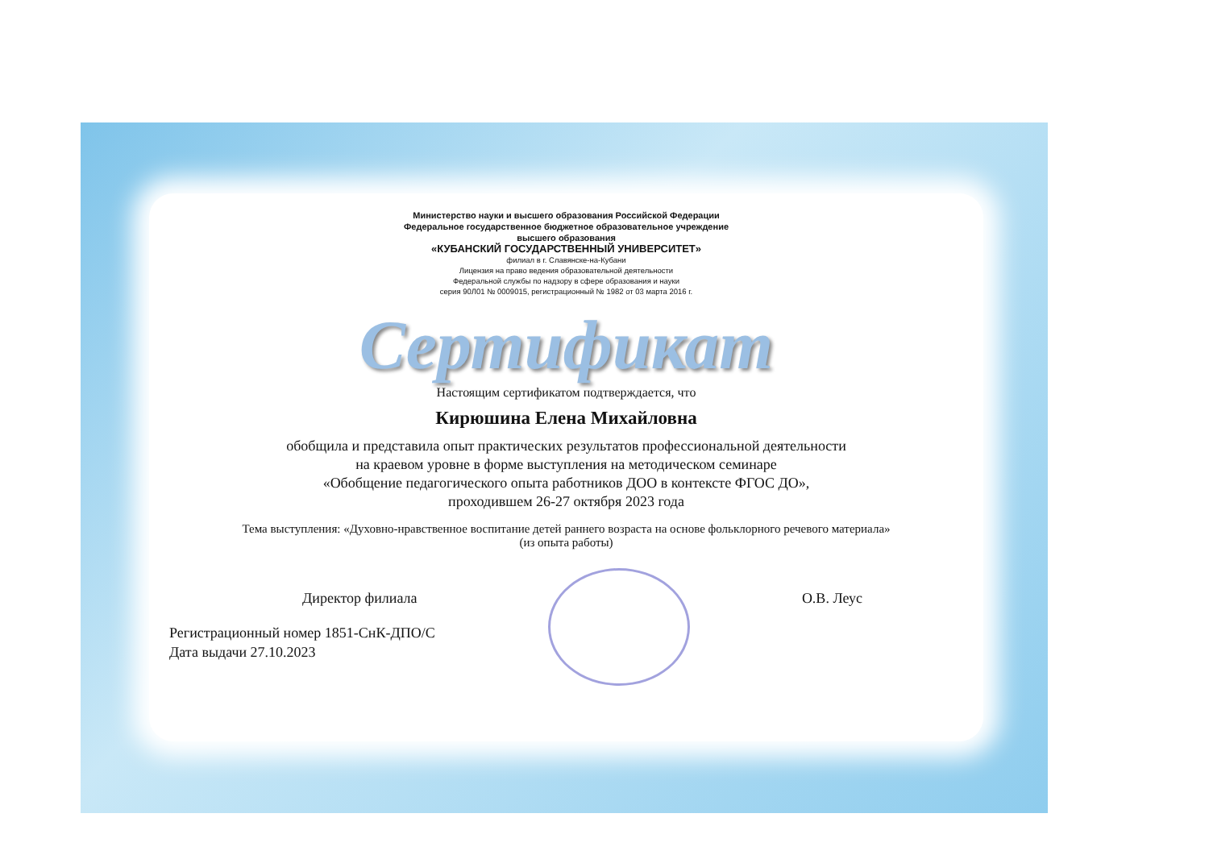Министерство науки и высшего образования Российской Федерации
Федеральное государственное бюджетное образовательное учреждение
высшего образования
«КУБАНСКИЙ ГОСУДАРСТВЕННЫЙ УНИВЕРСИТЕТ»
филиал в г. Славянске-на-Кубани
Лицензия на право ведения образовательной деятельности
Федеральной службы по надзору в сфере образования и науки
серия 90Л01 № 0009015, регистрационный № 1982 от 03 марта 2016 г.
Сертификат
Настоящим сертификатом подтверждается, что
Кирюшина Елена Михайловна
обобщила и представила опыт практических результатов профессиональной деятельности
на краевом уровне в форме выступления на методическом семинаре
«Обобщение педагогического опыта работников ДОО в контексте ФГОС ДО»,
проходившем 26-27 октября 2023 года
Тема выступления: «Духовно-нравственное воспитание детей раннего возраста на основе фольклорного речевого материала»
(из опыта работы)
Директор филиала О.В. Леус
Регистрационный номер 1851-СнК-ДПО/С
Дата выдачи 27.10.2023